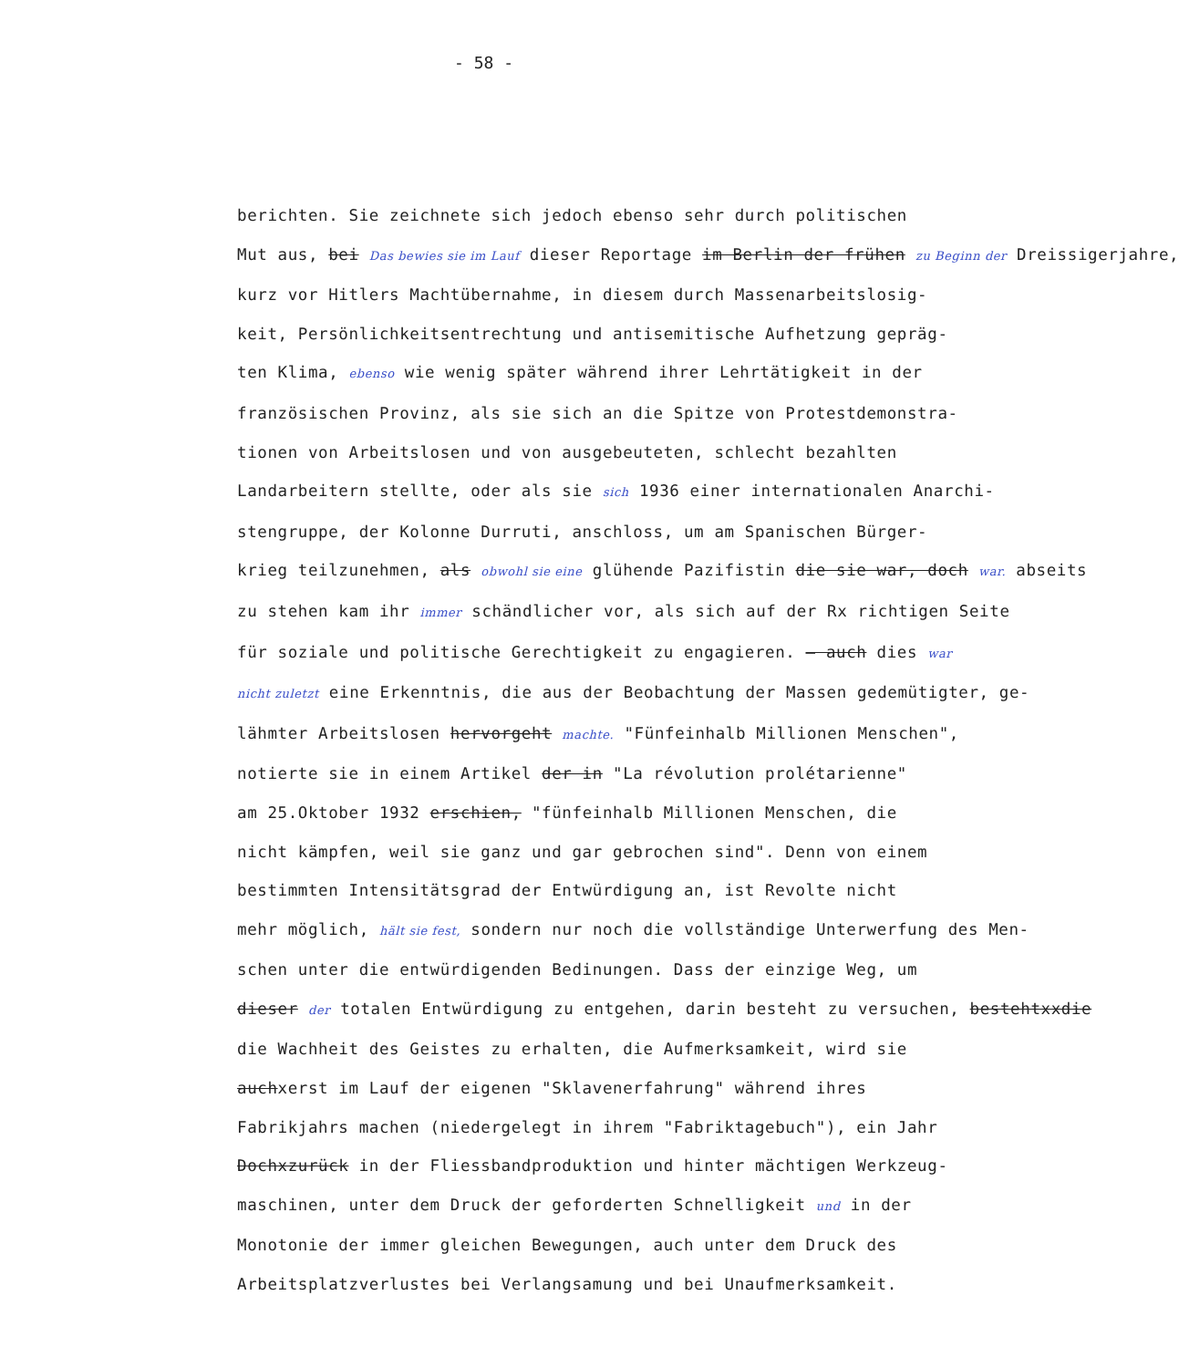- 58 -
berichten. Sie zeichnete sich jedoch ebenso sehr durch politischen
Mut aus, bei Das bewies sie im Lauf dieser Reportage im Berlin der frühen zu Beginn der Dreissigerjahre,
kurz vor Hitlers Machtübernahme, in diesem durch Massenarbeitslosig-
keit, Persönlichkeitsentrechtung und antisemitische Aufhetzung gepräg-
ten Klima, ebenso wie wenig später während ihrer Lehrtätigkeit in der
französischen Provinz, als sie sich an die Spitze von Protestdemonstra-
tionen von Arbeitslosen und von ausgebeuteten, schlecht bezahlten
Landarbeitern stellte, oder als sie sich 1936 einer internationalen Anarchi-
stengruppe, der Kolonne Durruti, anschloss, um am Spanischen Bürger-
krieg teilzunehmen, als obwohl sie eine glühende Pazifistin die sie war, doch war. abseits
zu stehen kam ihr immer schändlicher vor, als sich auf der Rx richtigen Seite
für soziale und politische Gerechtigkeit zu engagieren. — auch dies war
nicht zuletzt eine Erkenntnis, die aus der Beobachtung der Massen gedemütigter, ge-
lähmter Arbeitslosen hervorgeht machte. "Fünfeinhalb Millionen Menschen",
notierte sie in einem Artikel der in "La révolution prolétarienne"
am 25.Oktober 1932 erschien, "fünfeinhalb Millionen Menschen, die
nicht kämpfen, weil sie ganz und gar gebrochen sind". Denn von einem
bestimmten Intensitätsgrad der Entwürdigung an, ist Revolte nicht
mehr möglich, hält sie fest, sondern nur noch die vollständige Unterwerfung des Men-
schen unter die entwürdigenden Bedinungen. Dass der einzige Weg, um
dieser der totalen Entwürdigung zu entgehen, darin besteht zu versuchen, bestehtxxdie
die Wachheit des Geistes zu erhalten, die Aufmerksamkeit, wird sie
auchxerst im Lauf der eigenen "Sklavenerfahrung" während ihres
Fabrikjahrs machen (niedergelegt in ihrem "Fabriktagebuch"), ein Jahr
Dochxzurück in der Fliessbandproduktion und hinter mächtigen Werkzeug-
maschinen, unter dem Druck der geforderten Schnelligkeit und in der
Monotonie der immer gleichen Bewegungen, auch unter dem Druck des
Arbeitsplatzverlustes bei Verlangsamung und bei Unaufmerksamkeit.